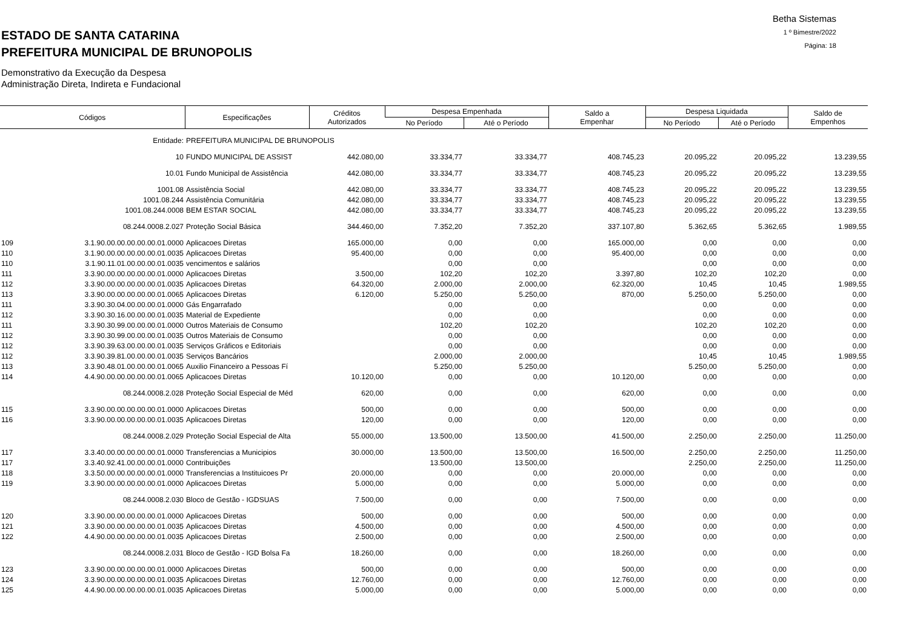Betha Sistemas
1 º Bimestre/2022
Página: 18
ESTADO DE SANTA CATARINA
PREFEITURA MUNICIPAL DE BRUNOPOLIS
Demonstrativo da Execução da Despesa
Administração Direta, Indireta e Fundacional
| Códigos | | Especificações | Créditos Autorizados | Despesa Empenhada | | Saldo a Empenhar | Despesa Liquidada | | Saldo de Empenhos |
| --- | --- | --- | --- | --- | --- | --- | --- | --- | --- |
| | | | | No Período | Até o Período | | No Período | Até o Período | |
| | Entidade: | PREFEITURA MUNICIPAL DE BRUNOPOLIS | | | | | | | |
| | 10 | FUNDO MUNICIPAL DE ASSIST | 442.080,00 | 33.334,77 | 33.334,77 | 408.745,23 | 20.095,22 | 20.095,22 | 13.239,55 |
| | 10.01 | Fundo Municipal de Assistência | 442.080,00 | 33.334,77 | 33.334,77 | 408.745,23 | 20.095,22 | 20.095,22 | 13.239,55 |
| | 1001.08 | Assistência Social | 442.080,00 | 33.334,77 | 33.334,77 | 408.745,23 | 20.095,22 | 20.095,22 | 13.239,55 |
| | 1001.08.244 | Assistência Comunitária | 442.080,00 | 33.334,77 | 33.334,77 | 408.745,23 | 20.095,22 | 20.095,22 | 13.239,55 |
| | 1001.08.244.0008 | BEM ESTAR SOCIAL | 442.080,00 | 33.334,77 | 33.334,77 | 408.745,23 | 20.095,22 | 20.095,22 | 13.239,55 |
| | 08.244.0008.2.027 | Proteção Social Básica | 344.460,00 | 7.352,20 | 7.352,20 | 337.107,80 | 5.362,65 | 5.362,65 | 1.989,55 |
| 109 | 3.1.90.00.00.00.00.00.01.0000 | Aplicacoes Diretas | 165.000,00 | 0,00 | 0,00 | 165.000,00 | 0,00 | 0,00 | 0,00 |
| 110 | 3.1.90.00.00.00.00.00.01.0035 | Aplicacoes Diretas | 95.400,00 | 0,00 | 0,00 | 95.400,00 | 0,00 | 0,00 | 0,00 |
| 110 | 3.1.90.11.01.00.00.00.01.0035 | vencimentos e salários | | 0,00 | 0,00 | | 0,00 | 0,00 | 0,00 |
| 111 | 3.3.90.00.00.00.00.00.01.0000 | Aplicacoes Diretas | 3.500,00 | 102,20 | 102,20 | 3.397,80 | 102,20 | 102,20 | 0,00 |
| 112 | 3.3.90.00.00.00.00.00.01.0035 | Aplicacoes Diretas | 64.320,00 | 2.000,00 | 2.000,00 | 62.320,00 | 10,45 | 10,45 | 1.989,55 |
| 113 | 3.3.90.00.00.00.00.00.01.0065 | Aplicacoes Diretas | 6.120,00 | 5.250,00 | 5.250,00 | 870,00 | 5.250,00 | 5.250,00 | 0,00 |
| 111 | 3.3.90.30.04.00.00.00.01.0000 | Gás Engarrafado | | 0,00 | 0,00 | | 0,00 | 0,00 | 0,00 |
| 112 | 3.3.90.30.16.00.00.00.01.0035 | Material de Expediente | | 0,00 | 0,00 | | 0,00 | 0,00 | 0,00 |
| 111 | 3.3.90.30.99.00.00.00.01.0000 | Outros Materiais de Consumo | | 102,20 | 102,20 | | 102,20 | 102,20 | 0,00 |
| 112 | 3.3.90.30.99.00.00.00.01.0035 | Outros Materiais de Consumo | | 0,00 | 0,00 | | 0,00 | 0,00 | 0,00 |
| 112 | 3.3.90.39.63.00.00.00.01.0035 | Serviços Gráficos e Editoriais | | 0,00 | 0,00 | | 0,00 | 0,00 | 0,00 |
| 112 | 3.3.90.39.81.00.00.00.01.0035 | Serviços Bancários | | 2.000,00 | 2.000,00 | | 10,45 | 10,45 | 1.989,55 |
| 113 | 3.3.90.48.01.00.00.00.01.0065 | Auxilio Financeiro a Pessoas Fí | | 5.250,00 | 5.250,00 | | 5.250,00 | 5.250,00 | 0,00 |
| 114 | 4.4.90.00.00.00.00.00.01.0065 | Aplicacoes Diretas | 10.120,00 | 0,00 | 0,00 | 10.120,00 | 0,00 | 0,00 | 0,00 |
| | 08.244.0008.2.028 | Proteção Social Especial de Méd | 620,00 | 0,00 | 0,00 | 620,00 | 0,00 | 0,00 | 0,00 |
| 115 | 3.3.90.00.00.00.00.00.01.0000 | Aplicacoes Diretas | 500,00 | 0,00 | 0,00 | 500,00 | 0,00 | 0,00 | 0,00 |
| 116 | 3.3.90.00.00.00.00.00.01.0035 | Aplicacoes Diretas | 120,00 | 0,00 | 0,00 | 120,00 | 0,00 | 0,00 | 0,00 |
| | 08.244.0008.2.029 | Proteção Social Especial de Alta | 55.000,00 | 13.500,00 | 13.500,00 | 41.500,00 | 2.250,00 | 2.250,00 | 11.250,00 |
| 117 | 3.3.40.00.00.00.00.00.01.0000 | Transferencias a Municipios | 30.000,00 | 13.500,00 | 13.500,00 | 16.500,00 | 2.250,00 | 2.250,00 | 11.250,00 |
| 117 | 3.3.40.92.41.00.00.00.01.0000 | Contribuições | | 13.500,00 | 13.500,00 | | 2.250,00 | 2.250,00 | 11.250,00 |
| 118 | 3.3.50.00.00.00.00.00.01.0000 | Transferencias a Instituicoes Pr | 20.000,00 | 0,00 | 0,00 | 20.000,00 | 0,00 | 0,00 | 0,00 |
| 119 | 3.3.90.00.00.00.00.00.01.0000 | Aplicacoes Diretas | 5.000,00 | 0,00 | 0,00 | 5.000,00 | 0,00 | 0,00 | 0,00 |
| | 08.244.0008.2.030 | Bloco de Gestão - IGDSUAS | 7.500,00 | 0,00 | 0,00 | 7.500,00 | 0,00 | 0,00 | 0,00 |
| 120 | 3.3.90.00.00.00.00.00.01.0000 | Aplicacoes Diretas | 500,00 | 0,00 | 0,00 | 500,00 | 0,00 | 0,00 | 0,00 |
| 121 | 3.3.90.00.00.00.00.00.01.0035 | Aplicacoes Diretas | 4.500,00 | 0,00 | 0,00 | 4.500,00 | 0,00 | 0,00 | 0,00 |
| 122 | 4.4.90.00.00.00.00.00.01.0035 | Aplicacoes Diretas | 2.500,00 | 0,00 | 0,00 | 2.500,00 | 0,00 | 0,00 | 0,00 |
| | 08.244.0008.2.031 | Bloco de Gestão - IGD Bolsa Fa | 18.260,00 | 0,00 | 0,00 | 18.260,00 | 0,00 | 0,00 | 0,00 |
| 123 | 3.3.90.00.00.00.00.00.01.0000 | Aplicacoes Diretas | 500,00 | 0,00 | 0,00 | 500,00 | 0,00 | 0,00 | 0,00 |
| 124 | 3.3.90.00.00.00.00.00.01.0035 | Aplicacoes Diretas | 12.760,00 | 0,00 | 0,00 | 12.760,00 | 0,00 | 0,00 | 0,00 |
| 125 | 4.4.90.00.00.00.00.00.01.0035 | Aplicacoes Diretas | 5.000,00 | 0,00 | 0,00 | 5.000,00 | 0,00 | 0,00 | 0,00 |